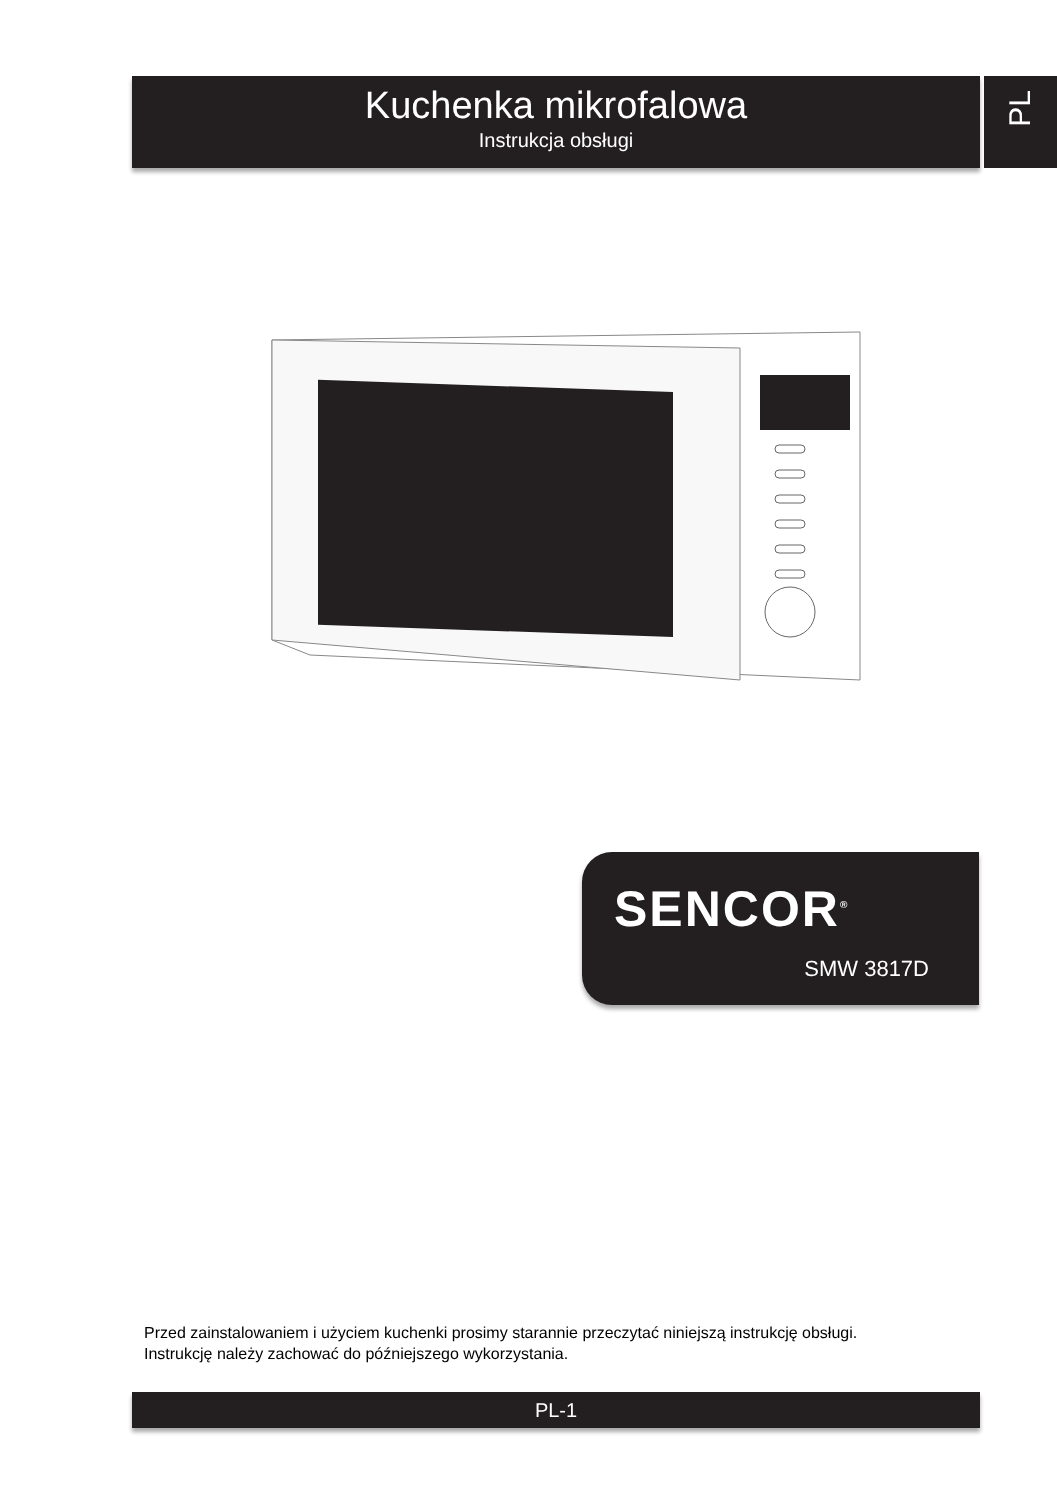Kuchenka mikrofalowa
Instrukcja obsługi
PL
SENCOR<sup>®</sup>
SMW 3817D
Przed zainstalowaniem i użyciem kuchenki prosimy starannie przeczytać niniejszą instrukcję obsługi.
Instrukcję należy zachować do późniejszego wykorzystania.
PL-1